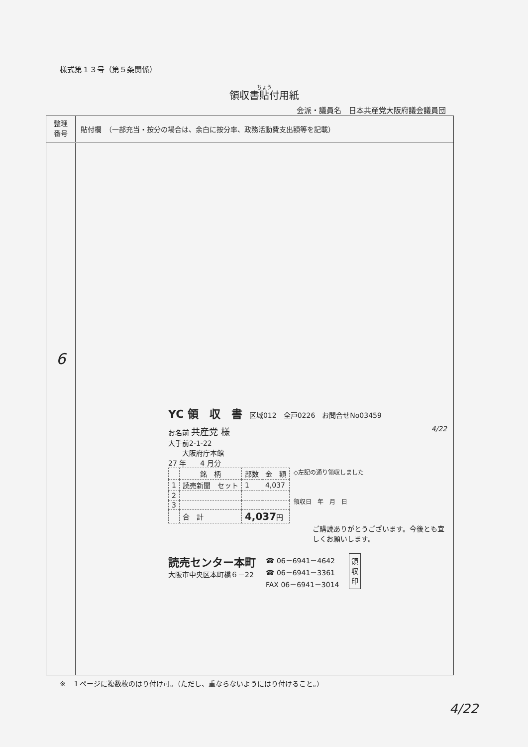様式第１３号（第５条関係）
領収書貼付用紙
会派・議員名　日本共産党大阪府議会議員団
整理
番号
貼付欄　（一部充当・按分の場合は、余白に按分率、政務活動費支出額等を記載）
6
YC 領　収　書　区域012　全戸0226　お問合せNo03459
お名前 共産党 様 4/22
大手前2-1-22
　　大阪府庁本館
27 年　　4 月分
| | 銘 柄 | 部数 | 金 額 |
| --- | --- | --- | --- |
| 1 | 読売新聞 セット | 1 | 4,037 |
| 2 | | | |
| 3 | | | |
| | 合 計 | 4,037 円 | |
◇左記の通り領収しました
領収日　年　月　日
ご購読ありがとうございます。今後とも宜しくお願いします。
読売センター本町
大阪市中央区本町橋６－22
☎ 06－6941－4642
☎ 06－6941－3361
FAX 06－6941－3014
領
収
印
4/22
※　１ページに複数枚のはり付け可。（ただし、重ならないようにはり付けること。）